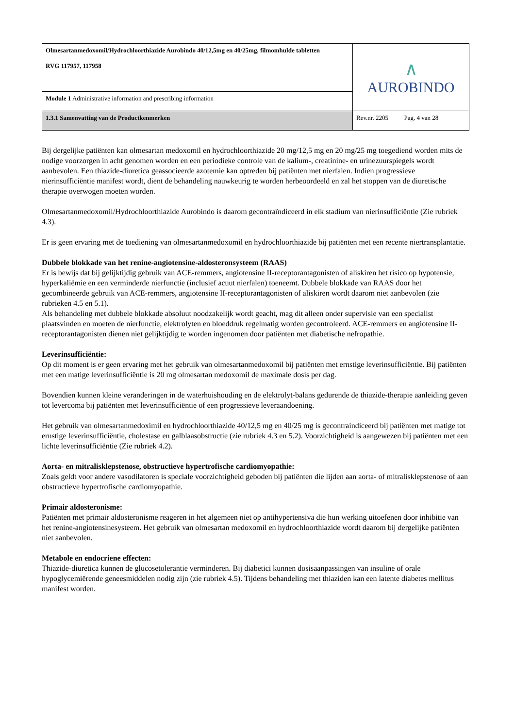| Olmesartanmedoxomil/Hydrochloorthiazide Aurobindo 40/12,5mg en 40/25mg, filmomhulde tabletten RVG 117957, 117958 | ∧ AUROBINDO |
| Module 1 Administrative information and prescribing information | |
| 1.3.1 Samenvatting van de Productkenmerken | Rev.nr. 2205 Pag. 4 van 28 |
Bij dergelijke patiënten kan olmesartan medoxomil en hydrochloorthiazide 20 mg/12,5 mg en 20 mg/25 mg toegediend worden mits de nodige voorzorgen in acht genomen worden en een periodieke controle van de kalium-, creatinine- en urinezuurspiegels wordt aanbevolen. Een thiazide-diuretica geassocieerde azotemie kan optreden bij patiënten met nierfalen. Indien progressieve nierinsufficiëntie manifest wordt, dient de behandeling nauwkeurig te worden herbeoordeeld en zal het stoppen van de diuretische therapie overwogen moeten worden.
Olmesartanmedoxomil/Hydrochloorthiazide Aurobindo is daarom gecontraïndiceerd in elk stadium van nierinsufficiëntie (Zie rubriek 4.3).
Er is geen ervaring met de toediening van olmesartanmedoxomil en hydrochloorthiazide bij patiënten met een recente niertransplantatie.
Dubbele blokkade van het renine-angiotensine-aldosteronsysteem (RAAS)
Er is bewijs dat bij gelijktijdig gebruik van ACE-remmers, angiotensine II-receptorantagonisten of aliskiren het risico op hypotensie, hyperkaliëmie en een verminderde nierfunctie (inclusief acuut nierfalen) toeneemt. Dubbele blokkade van RAAS door het gecombineerde gebruik van ACE-remmers, angiotensine II-receptorantagonisten of aliskiren wordt daarom niet aanbevolen (zie rubrieken 4.5 en 5.1).
Als behandeling met dubbele blokkade absoluut noodzakelijk wordt geacht, mag dit alleen onder supervisie van een specialist plaatsvinden en moeten de nierfunctie, elektrolyten en bloeddruk regelmatig worden gecontroleerd. ACE-remmers en angiotensine II-receptorantagonisten dienen niet gelijktijdig te worden ingenomen door patiënten met diabetische nefropathie.
Leverinsufficiëntie:
Op dit moment is er geen ervaring met het gebruik van olmesartanmedoxomil bij patiënten met ernstige leverinsufficiëntie. Bij patiënten met een matige leverinsufficiëntie is 20 mg olmesartan medoxomil de maximale dosis per dag.
Bovendien kunnen kleine veranderingen in de waterhuishouding en de elektrolyt-balans gedurende de thiazide-therapie aanleiding geven tot levercoma bij patiënten met leverinsufficiëntie of een progressieve leveraandoening.
Het gebruik van olmesartanmedoximil en hydrochloorthiazide 40/12,5 mg en 40/25 mg is gecontraindiceerd bij patiënten met matige tot ernstige leverinsufficiëntie, cholestase en galblaasobstructie (zie rubriek 4.3 en 5.2). Voorzichtigheid is aangewezen bij patiënten met een lichte leverinsufficiëntie (Zie rubriek 4.2).
Aorta- en mitralisklepstenose, obstructieve hypertrofische cardiomyopathie:
Zoals geldt voor andere vasodilatoren is speciale voorzichtigheid geboden bij patiënten die lijden aan aorta- of mitralisklepstenose of aan obstructieve hypertrofische cardiomyopathie.
Primair aldosteronisme:
Patiënten met primair aldosteronisme reageren in het algemeen niet op antihypertensiva die hun werking uitoefenen door inhibitie van het renine-angiotensinesysteem. Het gebruik van olmesartan medoxomil en hydrochloorthiazide wordt daarom bij dergelijke patiënten niet aanbevolen.
Metabole en endocriene effecten:
Thiazide-diuretica kunnen de glucosetolerantie verminderen. Bij diabetici kunnen dosisaanpassingen van insuline of orale hypoglycemiërende geneesmiddelen nodig zijn (zie rubriek 4.5). Tijdens behandeling met thiaziden kan een latente diabetes mellitus manifest worden.